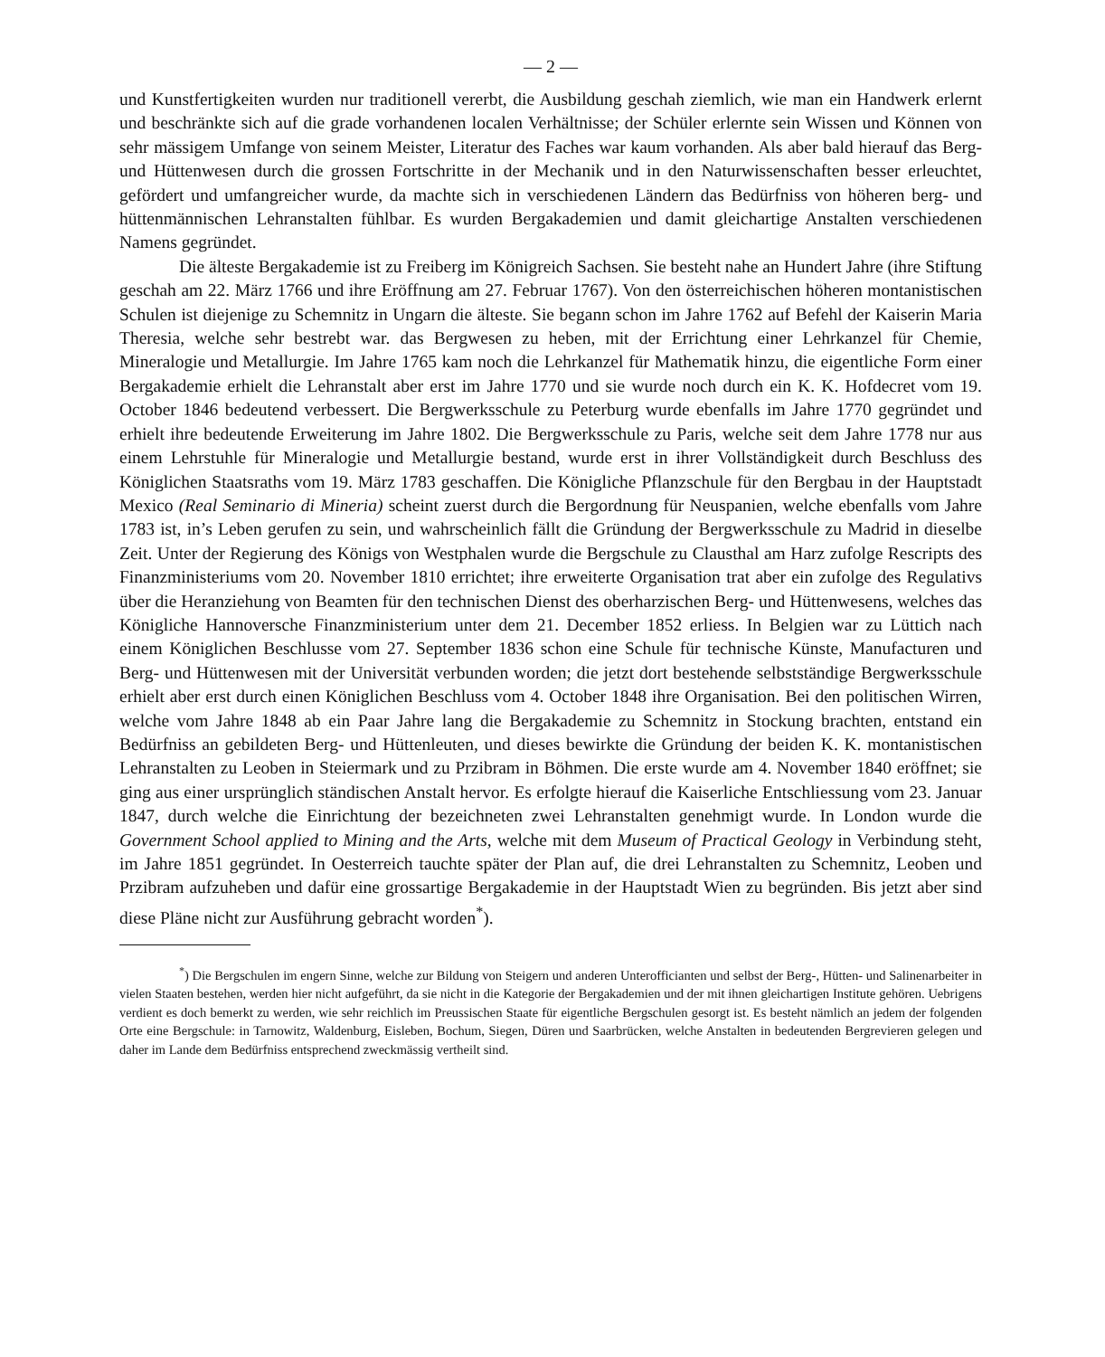— 2 —
und Kunstfertigkeiten wurden nur traditionell vererbt, die Ausbildung geschah ziemlich, wie man ein Handwerk erlernt und beschränkte sich auf die grade vorhandenen localen Verhältnisse; der Schüler erlernte sein Wissen und Können von sehr mässigem Umfange von seinem Meister, Literatur des Faches war kaum vorhanden. Als aber bald hierauf das Berg- und Hüttenwesen durch die grossen Fortschritte in der Mechanik und in den Naturwissenschaften besser erleuchtet, gefördert und umfangreicher wurde, da machte sich in verschiedenen Ländern das Bedürfniss von höheren berg- und hüttenmännischen Lehranstalten fühlbar. Es wurden Bergakademien und damit gleichartige Anstalten verschiedenen Namens gegründet.
Die älteste Bergakademie ist zu Freiberg im Königreich Sachsen. Sie besteht nahe an Hundert Jahre (ihre Stiftung geschah am 22. März 1766 und ihre Eröffnung am 27. Februar 1767). Von den österreichischen höheren montanistischen Schulen ist diejenige zu Schemnitz in Ungarn die älteste. Sie begann schon im Jahre 1762 auf Befehl der Kaiserin Maria Theresia, welche sehr bestrebt war. das Bergwesen zu heben, mit der Errichtung einer Lehrkanzel für Chemie, Mineralogie und Metallurgie. Im Jahre 1765 kam noch die Lehrkanzel für Mathematik hinzu, die eigentliche Form einer Bergakademie erhielt die Lehranstalt aber erst im Jahre 1770 und sie wurde noch durch ein K. K. Hofdecret vom 19. October 1846 bedeutend verbessert. Die Bergwerksschule zu Peterburg wurde ebenfalls im Jahre 1770 gegründet und erhielt ihre bedeutende Erweiterung im Jahre 1802. Die Bergwerksschule zu Paris, welche seit dem Jahre 1778 nur aus einem Lehrstuhle für Mineralogie und Metallurgie bestand, wurde erst in ihrer Vollständigkeit durch Beschluss des Königlichen Staatsraths vom 19. März 1783 geschaffen. Die Königliche Pflanzschule für den Bergbau in der Hauptstadt Mexico (Real Seminario di Mineria) scheint zuerst durch die Bergordnung für Neuspanien, welche ebenfalls vom Jahre 1783 ist, in’s Leben gerufen zu sein, und wahrscheinlich fällt die Gründung der Bergwerksschule zu Madrid in dieselbe Zeit. Unter der Regierung des Königs von Westphalen wurde die Bergschule zu Clausthal am Harz zufolge Rescripts des Finanzministeriums vom 20. November 1810 errichtet; ihre erweiterte Organisation trat aber ein zufolge des Regulativs über die Heranziehung von Beamten für den technischen Dienst des oberharzischen Berg- und Hüttenwesens, welches das Königliche Hannoversche Finanzministerium unter dem 21. December 1852 erliess. In Belgien war zu Lüttich nach einem Königlichen Beschlusse vom 27. September 1836 schon eine Schule für technische Künste, Manufacturen und Berg- und Hüttenwesen mit der Universität verbunden worden; die jetzt dort bestehende selbstständige Bergwerksschule erhielt aber erst durch einen Königlichen Beschluss vom 4. October 1848 ihre Organisation. Bei den politischen Wirren, welche vom Jahre 1848 ab ein Paar Jahre lang die Bergakademie zu Schemnitz in Stockung brachten, entstand ein Bedürfniss an gebildeten Berg- und Hüttenleuten, und dieses bewirkte die Gründung der beiden K. K. montanistischen Lehranstalten zu Leoben in Steiermark und zu Przibram in Böhmen. Die erste wurde am 4. November 1840 eröffnet; sie ging aus einer ursprünglich ständischen Anstalt hervor. Es erfolgte hierauf die Kaiserliche Entschliessung vom 23. Januar 1847, durch welche die Einrichtung der bezeichneten zwei Lehranstalten genehmigt wurde. In London wurde die Government School applied to Mining and the Arts, welche mit dem Museum of Practical Geology in Verbindung steht, im Jahre 1851 gegründet. In Oesterreich tauchte später der Plan auf, die drei Lehranstalten zu Schemnitz, Leoben und Przibram aufzuheben und dafür eine grossartige Bergakademie in der Hauptstadt Wien zu begründen. Bis jetzt aber sind diese Pläne nicht zur Ausführung gebracht worden<sup>*</sup>).
<sup>*</sup>) Die Bergschulen im engern Sinne, welche zur Bildung von Steigern und anderen Unterofficianten und selbst der Berg-, Hütten- und Salinenarbeiter in vielen Staaten bestehen, werden hier nicht aufgeführt, da sie nicht in die Kategorie der Bergakademien und der mit ihnen gleichartigen Institute gehören. Uebrigens verdient es doch bemerkt zu werden, wie sehr reichlich im Preussischen Staate für eigentliche Bergschulen gesorgt ist. Es besteht nämlich an jedem der folgenden Orte eine Bergschule: in Tarnowitz, Waldenburg, Eisleben, Bochum, Siegen, Düren und Saarbrücken, welche Anstalten in bedeutenden Bergrevieren gelegen und daher im Lande dem Bedürfniss entsprechend zweckmässig vertheilt sind.